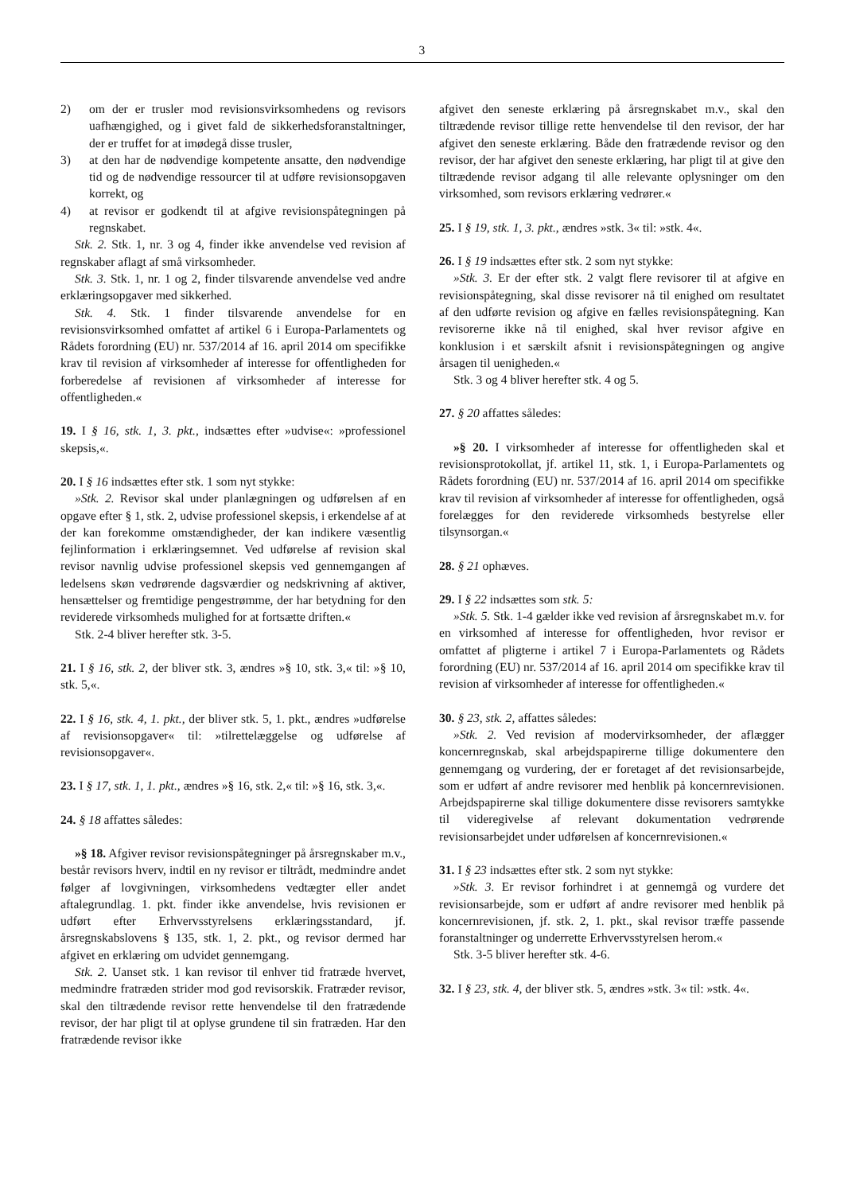3
2) om der er trusler mod revisionsvirksomhedens og revisors uafhængighed, og i givet fald de sikkerhedsforanstaltninger, der er truffet for at imødegå disse trusler,
3) at den har de nødvendige kompetente ansatte, den nødvendige tid og de nødvendige ressourcer til at udføre revisionsopgaven korrekt, og
4) at revisor er godkendt til at afgive revisionspåtegningen på regnskabet.
Stk. 2. Stk. 1, nr. 3 og 4, finder ikke anvendelse ved revision af regnskaber aflagt af små virksomheder.
Stk. 3. Stk. 1, nr. 1 og 2, finder tilsvarende anvendelse ved andre erklæringsopgaver med sikkerhed.
Stk. 4. Stk. 1 finder tilsvarende anvendelse for en revisionsvirksomhed omfattet af artikel 6 i Europa-Parlamentets og Rådets forordning (EU) nr. 537/2014 af 16. april 2014 om specifikke krav til revision af virksomheder af interesse for offentligheden for forberedelse af revisionen af virksomheder af interesse for offentligheden.«
19. I § 16, stk. 1, 3. pkt., indsættes efter »udvise«: »professionel skepsis,«.
20. I § 16 indsættes efter stk. 1 som nyt stykke:
»Stk. 2. Revisor skal under planlægningen og udførelsen af en opgave efter § 1, stk. 2, udvise professionel skepsis, i erkendelse af at der kan forekomme omstændigheder, der kan indikere væsentlig fejlinformation i erklæringsemnet. Ved udførelse af revision skal revisor navnlig udvise professionel skepsis ved gennemgangen af ledelsens skøn vedrørende dagsværdier og nedskrivning af aktiver, hensættelser og fremtidige pengestrømme, der har betydning for den reviderede virksomheds mulighed for at fortsætte driften.«
Stk. 2-4 bliver herefter stk. 3-5.
21. I § 16, stk. 2, der bliver stk. 3, ændres »§ 10, stk. 3,« til: »§ 10, stk. 5,«.
22. I § 16, stk. 4, 1. pkt., der bliver stk. 5, 1. pkt., ændres »udførelse af revisionsopgaver« til: »tilrettelæggelse og udførelse af revisionsopgaver«.
23. I § 17, stk. 1, 1. pkt., ændres »§ 16, stk. 2,« til: »§ 16, stk. 3,«.
24. § 18 affattes således:
»§ 18. Afgiver revisor revisionspåtegninger på årsregnskaber m.v., består revisors hverv, indtil en ny revisor er tiltrådt, medmindre andet følger af lovgivningen, virksomhedens vedtægter eller andet aftalegrundlag. 1. pkt. finder ikke anvendelse, hvis revisionen er udført efter Erhvervsstyrelsens erklæringsstandard, jf. årsregnskabslovens § 135, stk. 1, 2. pkt., og revisor dermed har afgivet en erklæring om udvidet gennemgang.
Stk. 2. Uanset stk. 1 kan revisor til enhver tid fratræde hvervet, medmindre fratræden strider mod god revisorskik. Fratræder revisor, skal den tiltrædende revisor rette henvendelse til den fratrædende revisor, der har pligt til at oplyse grundene til sin fratræden. Har den fratrædende revisor ikke
afgivet den seneste erklæring på årsregnskabet m.v., skal den tiltrædende revisor tillige rette henvendelse til den revisor, der har afgivet den seneste erklæring. Både den fratrædende revisor og den revisor, der har afgivet den seneste erklæring, har pligt til at give den tiltrædende revisor adgang til alle relevante oplysninger om den virksomhed, som revisors erklæring vedrører.«
25. I § 19, stk. 1, 3. pkt., ændres »stk. 3« til: »stk. 4«.
26. I § 19 indsættes efter stk. 2 som nyt stykke:
»Stk. 3. Er der efter stk. 2 valgt flere revisorer til at afgive en revisionspåtegning, skal disse revisorer nå til enighed om resultatet af den udførte revision og afgive en fælles revisionspåtegning. Kan revisorerne ikke nå til enighed, skal hver revisor afgive en konklusion i et særskilt afsnit i revisionspåtegningen og angive årsagen til uenigheden.«
Stk. 3 og 4 bliver herefter stk. 4 og 5.
27. § 20 affattes således:
»§ 20. I virksomheder af interesse for offentligheden skal et revisionsprotokollat, jf. artikel 11, stk. 1, i Europa-Parlamentets og Rådets forordning (EU) nr. 537/2014 af 16. april 2014 om specifikke krav til revision af virksomheder af interesse for offentligheden, også forelægges for den reviderede virksomheds bestyrelse eller tilsynsorgan.«
28. § 21 ophæves.
29. I § 22 indsættes som stk. 5:
»Stk. 5. Stk. 1-4 gælder ikke ved revision af årsregnskabet m.v. for en virksomhed af interesse for offentligheden, hvor revisor er omfattet af pligterne i artikel 7 i Europa-Parlamentets og Rådets forordning (EU) nr. 537/2014 af 16. april 2014 om specifikke krav til revision af virksomheder af interesse for offentligheden.«
30. § 23, stk. 2, affattes således:
»Stk. 2. Ved revision af modervirksomheder, der aflægger koncernregnskab, skal arbejdspapirerne tillige dokumentere den gennemgang og vurdering, der er foretaget af det revisionsarbejde, som er udført af andre revisorer med henblik på koncernrevisionen. Arbejdspapirerne skal tillige dokumentere disse revisorers samtykke til videregivelse af relevant dokumentation vedrørende revisionsarbejdet under udførelsen af koncernrevisionen.«
31. I § 23 indsættes efter stk. 2 som nyt stykke:
»Stk. 3. Er revisor forhindret i at gennemgå og vurdere det revisionsarbejde, som er udført af andre revisorer med henblik på koncernrevisionen, jf. stk. 2, 1. pkt., skal revisor træffe passende foranstaltninger og underrette Erhvervsstyrelsen herom.«
Stk. 3-5 bliver herefter stk. 4-6.
32. I § 23, stk. 4, der bliver stk. 5, ændres »stk. 3« til: »stk. 4«.